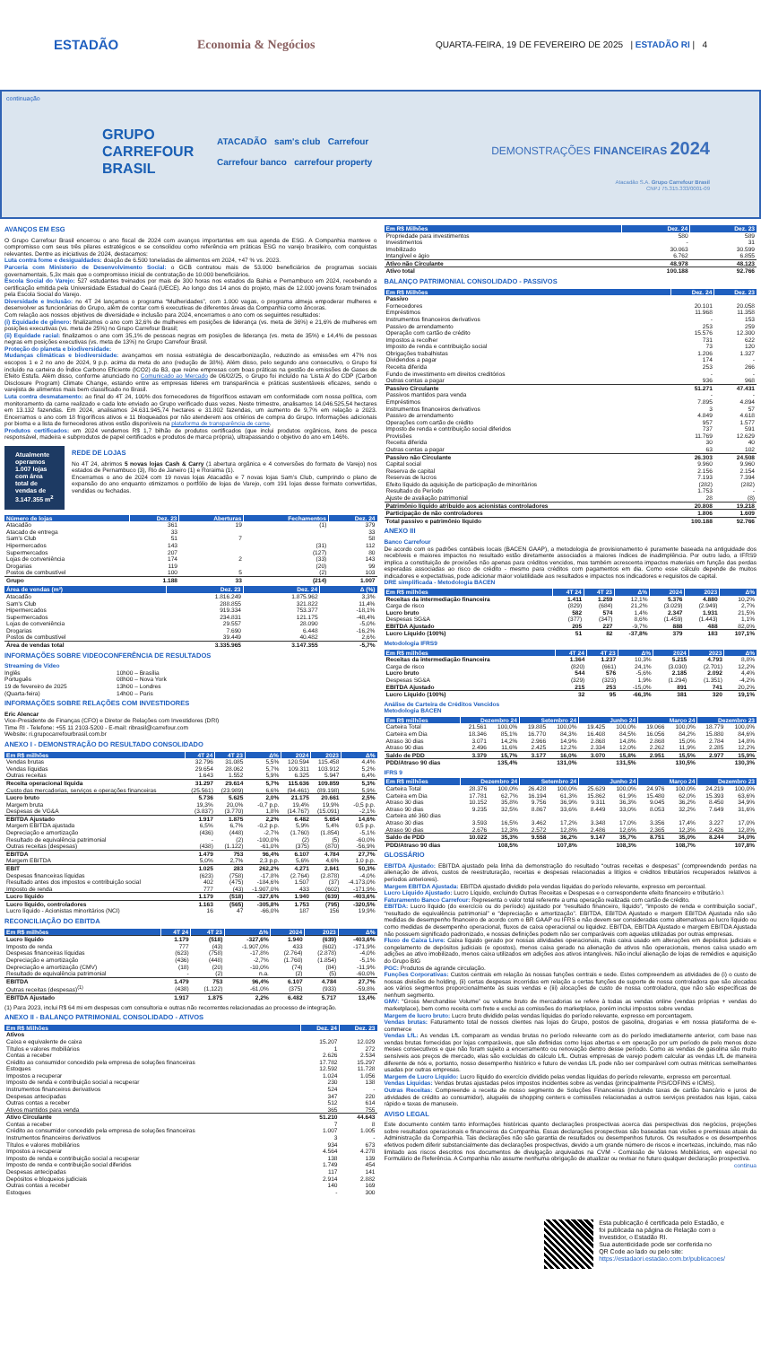ESTADÃO Economia & Negócios
QUARTA-FEIRA, 19 DE FEVEREIRO DE 2025 | ESTADÃO RI | 4
continuação
GRUPO
CARREFOUR
BRASIL
ATACADÃO sam's club Carrefour
Carrefour banco carrefour property
DEMONSTRAÇÕES FINANCEIRAS 2024
Atacadão S.A. Grupo Carrefour Brasil
CNPJ 75.315.333/0001-09
AVANÇOS EM ESG
O Grupo Carrefour Brasil encerrou o ano fiscal de 2024 com avanços importantes em sua agenda de ESG. A Companhia manteve o compromisso com seus três pilares estratégicos e se consolidou como referência em práticas ESG no varejo brasileiro, com conquistas relevantes. Dentre as iniciativas de 2024, destacamos:
Luta contra fome e desigualdades: doação de 6.500 toneladas de alimentos em 2024, +47 % vs. 2023.
Parceria com Ministerio de Desenvolvimento Social: o GCB contratou mais de 53.000 beneficiários de programas sociais governamentais, 5,3x mais que o compromisso inicial de contratação de 10.000 beneficiários.
Escola Social do Varejo: 527 estudantes treinados por mais de 300 horas nos estados da Bahia e Pernambuco em 2024, recebendo a certificação emitida pela Universidade Estadual do Ceará (UECE). Ao longo dos 14 anos do projeto, mais de 12.000 jovens foram treinados pela Escola Social do Varejo.
Diversidade e Inclusão: no 4T 24 lançamos o programa “Mulheridades”, com 1.000 vagas, o programa almeja empoderar mulheres e desenvolver as funcionárias do Grupo, além de contar com 6 executivas de diferentes áreas da Companhia como âncoras.
Com relação aos nossos objetivos de diversidade e inclusão para 2024, encerramos o ano com os seguintes resultados:
(i) Equidade de gênero: finalizamos o ano com 32,6% de mulheres em posições de liderança (vs. meta de 36%) e 21,6% de mulheres em posições executivas (vs. meta de 25%) no Grupo Carrefour Brasil;
(ii) Equidade racial: finalizamos o ano com 35,1% de pessoas negras em posições de liderança (vs. meta de 35%) e 14,4% de pessoas negras em posições executivas (vs. meta de 13%) no Grupo Carrefour Brasil.
Proteção do planeta e biodiversidade:
Mudanças climáticas e biodiversidade: avançamos em nossa estratégia de descarbonização, reduzindo as emissões em 47% nos escopos 1 e 2 no ano de 2024, 9 p.p. acima da meta do ano (redução de 38%). Além disso, pelo segundo ano consecutivo, o Grupo foi incluído na carteira do Índice Carbono Eficiente (ICO2) da B3, que reúne empresas com boas práticas na gestão de emissões de Gases de Efeito Estufa. Além disso, conforme anunciado no Comunicado ao Mercado de 06/02/25, o Grupo foi incluído na ‘Lista A’ do CDP (Carbon Disclosure Program) Climate Change, estando entre as empresas líderes em transparência e práticas sustentáveis eficazes, sendo o varejista de alimentos mais bem classificado no Brasil.
Luta contra desmatamento: ao final do 4T 24, 100% dos fornecedores de frigoríficos estavam em conformidade com nossa política, com monitoramento da carne realizado e cada lote enviado ao Grupo verificado duas vezes. Neste trimestre, analisamos 14.046.525,54 hectares em 13.132 fazendas. Em 2024, analisamos 24.631.945,74 hectares e 31.802 fazendas, um aumento de 9,7% em relação a 2023. Encerramos o ano com 18 frigoríficos ativos e 11 bloqueados por não atenderem aos critérios de compra do Grupo. Informações adicionais por bioma e a lista de fornecedores ativos estão disponíveis na plataforma de transparência de carne.
Produtos certificados: em 2024 vendemos R$ 1,7 bilhão de produtos certificados (que inclui produtos orgânicos, itens de pesca responsável, madeira e subprodutos de papel certificados e produtos de marca própria), ultrapassando o objetivo do ano em 146%.
Atualmente operamos 1.007 lojas com área total de vendas de 3.147.355 m<sup>2</sup>
REDE DE LOJAS
No 4T 24, abrimos 5 novas lojas Cash & Carry (1 abertura orgânica e 4 conversões do formato de Varejo) nos estados de Pernambuco (3), Rio de Janeiro (1) e Roraima (1).
Encerramos o ano de 2024 com 19 novas lojas Atacadão e 7 novas lojas Sam’s Club, cumprindo o plano de expansão do ano enquanto otimizamos o portfólio de lojas de Varejo, com 191 lojas desse formato convertidas, vendidas ou fechadas.
| Número de lojas | Dez. 23 | Aberturas | Fechamentos | Dez. 24 |
| --- | --- | --- | --- | --- |
| Atacadão | 361 | 19 | (1) | 379 |
| Atacado de entrega | 33 | | | 33 |
| Sam's Club | 51 | 7 | | 58 |
| Hipermercados | 143 | | (31) | 112 |
| Supermercados | 207 | | (127) | 80 |
| Lojas de conveniência | 174 | 2 | (33) | 143 |
| Drogarias | 119 | | (20) | 99 |
| Postos de combustível | 100 | 5 | (2) | 103 |
| Grupo | 1.188 | 33 | (214) | 1.007 |
| Área de vendas (m²) | Dez. 23 | Dez. 24 | Δ (%) |
| --- | --- | --- | --- |
| Atacadão | 1.816.249 | 1.875.962 | 3,3% |
| Sam's Club | 288.855 | 321.822 | 11,4% |
| Hipermercados | 919.334 | 753.377 | -18,1% |
| Supermercados | 234.831 | 121.175 | -48,4% |
| Lojas de conveniência | 29.557 | 28.090 | -5,0% |
| Drogarias | 7.690 | 6.448 | -16,2% |
| Postos de combustível | 39.449 | 40.482 | 2,6% |
| Área de vendas total | 3.335.965 | 3.147.355 | -5,7% |
INFORMAÇÕES SOBRE VIDEOCONFERÊNCIA DE RESULTADOS
Streaming de Vídeo
Inglês
Português
19 de fevereiro de 2025
(Quarta-feira)
10h00 – Brasília
08h00 – Nova York
13h00 – Londres
14h00 – Paris
INFORMAÇÕES SOBRE RELAÇÕES COM INVESTIDORES
Eric Alencar
Vice-Presidente de Finanças (CFO) e Diretor de Relações com Investidores (DRI)
Time RI - Telefone: +55 11 2103-5200 - E-mail: ribrasil@carrefour.com
Website: ri.grupocarrefourbrasil.com.br
ANEXO I - DEMONSTRAÇÃO DO RESULTADO CONSOLIDADO
| Em R$ milhões | 4T 24 | 4T 23 | Δ% | 2024 | 2023 | Δ% |
| --- | --- | --- | --- | --- | --- | --- |
| Vendas brutas | 32.796 | 31.085 | 5,5% | 120.594 | 115.458 | 4,4% |
| Vendas líquidas | 29.654 | 28.062 | 5,7% | 109.311 | 103.912 | 5,2% |
| Outras receitas | 1.643 | 1.552 | 5,9% | 6.325 | 5.947 | 6,4% |
| Receita operacional líquida | 31.297 | 29.614 | 5,7% | 115.636 | 109.859 | 5,3% |
| Custo das mercadorias, serviços e operações financeiras | (25.561) | (23.989) | 6,6% | (94.461) | (89.198) | 5,9% |
| Lucro bruto | 5.736 | 5.625 | 2,0% | 21.175 | 20.661 | 2,5% |
| Margem bruta | 19,3% | 20,0% | -0,7 p.p. | 19,4% | 19,9% | -0,5 p.p. |
| Despesas de VG&A | (3.837) | (3.770) | 1,8% | (14.767) | (15.091) | -2,1% |
| EBITDA Ajustado | 1.917 | 1.875 | 2,2% | 6.482 | 5.654 | 14,6% |
| Margem EBITDA ajustada | 6,5% | 6,7% | -0,2 p.p. | 5,9% | 5,4% | 0,5 p.p. |
| Depreciação e amortização | (436) | (448) | -2,7% | (1.760) | (1.854) | -5,1% |
| Resultado de equivalência patrimonial | - | (2) | -100,0% | (2) | (5) | -60,0% |
| Outras receitas (despesas) | (438) | (1.122) | -61,0% | (375) | (870) | -56,9% |
| EBITDA | 1.479 | 753 | 96,4% | 6.107 | 4.784 | 27,7% |
| Margem EBITDA | 5,0% | 2,7% | 2,3 p.p. | 5,6% | 4,6% | 1,0 p.p. |
| EBIT | 1.025 | 283 | 262,2% | 4.271 | 2.841 | 50,3% |
| Despesas financeiras líquidas | (623) | (758) | -17,8% | (2.764) | (2.878) | -4,0% |
| Resultado antes dos impostos e contribuição social | 402 | (475) | -184,6% | 1.507 | (37) | -4.173,0% |
| Imposto de renda | 777 | (43) | -1.907,0% | 433 | (602) | -171,9% |
| Lucro líquido | 1.179 | (518) | -327,6% | 1.940 | (639) | -403,6% |
| Lucro líquido, controladores | 1.163 | (565) | -305,8% | 1.753 | (795) | -320,5% |
| Lucro líquido - Acionistas minoritários (NCI) | 16 | 47 | -66,0% | 187 | 156 | 19,9% |
RECONCILIAÇÃO DO EBITDA
| Em R$ milhões | 4T 24 | 4T 23 | Δ% | 2024 | 2023 | Δ% |
| --- | --- | --- | --- | --- | --- | --- |
| Lucro líquido | 1.179 | (518) | -327,6% | 1.940 | (639) | -403,6% |
| Imposto de renda | 777 | (43) | -1.907,0% | 433 | (602) | -171,9% |
| Despesas financeiras líquidas | (623) | (758) | -17,8% | (2.764) | (2.878) | -4,0% |
| Depreciação e amortização | (436) | (448) | -2,7% | (1.760) | (1.854) | -5,1% |
| Depreciação e amortização (CMV) | (18) | (20) | -10,0% | (74) | (84) | -11,9% |
| Resultado de equivalência patrimonial | - | (2) | n.a. | (2) | (5) | -60,0% |
| EBITDA | 1.479 | 753 | 96,4% | 6.107 | 4.784 | 27,7% |
| Outras receitas (despesas)<sup>(1)</sup> | (438) | (1,122) | -61,0% | (375) | (933) | -59,8% |
| EBITDA Ajustado | 1.917 | 1.875 | 2,2% | 6.482 | 5.717 | 13,4% |
(1) Para 2023, inclui R$ 64 mi em despesas com consultoria e outras não recorrentes relacionadas ao processo de integração.
ANEXO II - BALANÇO PATRIMONIAL CONSOLIDADO - ATIVOS
| Em R$ Milhões | Dez. 24 | Dez. 23 |
| --- | --- | --- |
| Ativos | | |
| Caixa e equivalente de caixa | 15.207 | 12.029 |
| Títulos e valores mobiliários | 1 | 272 |
| Contas a receber | 2.626 | 2.534 |
| Crédito ao consumidor concedido pela empresa de soluções financeiras | 17.782 | 15.297 |
| Estoques | 12.592 | 11.728 |
| Impostos a recuperar | 1.024 | 1.056 |
| Imposto de renda e contribuição social a recuperar | 230 | 138 |
| Instrumentos financeiros derivativos | 524 | - |
| Despesas antecipadas | 347 | 220 |
| Outras contas a receber | 512 | 614 |
| Ativos mantidos para venda | 365 | 755 |
| Ativo Circulante | 51.210 | 44.643 |
| Contas a receber | 7 | 8 |
| Crédito ao consumidor concedido pela empresa de soluções financeiras | 1.007 | 1.005 |
| Instrumentos financeiros derivativos | 3 | - |
| Títulos e valores mobiliários | 934 | 673 |
| Impostos a recuperar | 4.564 | 4.278 |
| Imposto de renda e contribuição social a recuperar | 138 | 139 |
| Imposto de renda e contribuição social diferidos | 1.749 | 454 |
| Despesas antecipadas | 117 | 141 |
| Depósitos e bloqueios judiciais | 2.914 | 2.882 |
| Outras contas a receber | 140 | 169 |
| Estoques | - | 300 |
| Em R$ Milhões | Dez. 24 | Dez. 23 |
| --- | --- | --- |
| Propriedade para investimentos | 580 | 589 |
| Investimentos | - | 31 |
| Imobilizado | 30.063 | 30.599 |
| Intangível e ágio | 6.762 | 6.855 |
| Ativo não Circulante | 48.978 | 48.123 |
| Ativo total | 100.188 | 92.766 |
BALANÇO PATRIMONIAL CONSOLIDADO - PASSIVOS
| Em R$ Milhões | Dez. 24 | Dez. 23 |
| --- | --- | --- |
| Passivo | | |
| Fornecedores | 20.101 | 20.058 |
| Empréstimos | 11.968 | 11.358 |
| Instrumentos financeiros derivativos | - | 153 |
| Passivo de arrendamento | 253 | 259 |
| Operação com cartão de crédito | 15.576 | 12.300 |
| Impostos a recolher | 731 | 622 |
| Imposto de renda e contribuição social | 73 | 120 |
| Obrigações trabalhistas | 1.206 | 1.327 |
| Dividendos a pagar | 174 | - |
| Receita diferida | 253 | 266 |
| Fundo de investimento em direitos creditórios | - | - |
| Outras contas a pagar | 936 | 968 |
| Passivo Circulante | 51.271 | 47.431 |
| Passivos mantidos para venda | - | - |
| Empréstimos | 7.895 | 4.894 |
| Instrumentos financeiros derivativos | 3 | 57 |
| Passivo de arrendamento | 4.849 | 4.618 |
| Operações com cartão de crédito | 957 | 1.577 |
| Imposto de renda e contribuição social diferidos | 737 | 591 |
| Provisões | 11.769 | 12.629 |
| Receita diferida | 30 | 40 |
| Outras contas a pagar | 63 | 102 |
| Passivo não Circulante | 26.303 | 24.508 |
| Capital social | 9.960 | 9.960 |
| Reserva de capital | 2.156 | 2.154 |
| Reservas de lucros | 7.193 | 7.394 |
| Efeito líquido da aquisição de participação de minoritários | (282) | (282) |
| Resultado do Período | 1.753 | - |
| Ajuste de avaliação patrimonial | 28 | (8) |
| Patrimônio líquido atribuído aos acionistas controladores | 20.808 | 19.218 |
| Participação de não controladores | 1.806 | 1.609 |
| Total passivo e patrimônio líquido | 100.188 | 92.766 |
ANEXO III
Banco Carrefour
De acordo com os padrões contábeis locais (BACEN GAAP), a metodologia de provisionamento é puramente baseada na antiguidade dos recebíveis e maiores impactos no resultado estão diretamente associados a maiores índices de inadimplência. Por outro lado, a IFRS9 implica a constituição de provisões não apenas para créditos vencidos, mas também acrescenta impactos materiais em função das perdas esperadas associadas ao risco de crédito - mesmo para créditos com pagamentos em dia. Como esse cálculo depende de muitos indicadores e expectativas, pode adicionar maior volatilidade aos resultados e impactos nos indicadores e requisitos de capital.
DRE simplificada - Metodologia BACEN
| Em R$ milhões | 4T 24 | 4T 23 | Δ% | 2024 | 2023 | Δ% |
| --- | --- | --- | --- | --- | --- | --- |
| Receitas da intermediação financeira | 1.411 | 1.259 | 12,1% | 5.376 | 4.880 | 10,2% |
| Carga de risco | (829) | (684) | 21,2% | (3.029) | (2.949) | 2,7% |
| Lucro bruto | 582 | 574 | 1,4% | 2.347 | 1.931 | 21,5% |
| Despesas SG&A | (377) | (347) | 8,6% | (1.459) | (1.443) | 1,1% |
| EBITDA Ajustado | 205 | 227 | -9,7% | 888 | 488 | 82,0% |
| Lucro Líquido (100%) | 51 | 82 | -37,8% | 379 | 183 | 107,1% |
Metodologia IFRS9
| Em R$ milhões | 4T 24 | 4T 23 | Δ% | 2024 | 2023 | Δ% |
| --- | --- | --- | --- | --- | --- | --- |
| Receitas da intermediação financeira | 1.364 | 1.237 | 10,3% | 5.215 | 4.793 | 8,8% |
| Carga de risco | (820) | (661) | 24,1% | (3.030) | (2.701) | 12,2% |
| Lucro bruto | 544 | 576 | -5,6% | 2.185 | 2.092 | 4,4% |
| Despesas SG&A | (329) | (323) | 1,9% | (1.294) | (1.351) | -4,2% |
| EBITDA Ajustado | 215 | 253 | -15,0% | 891 | 741 | 20,2% |
| Lucro Líquido (100%) | 32 | 95 | -66,3% | 381 | 320 | 19,1% |
Análise de Carteira de Créditos Vencidos
Metodologia BACEN
| Em R$ milhões | Dezembro 24 | | Setembro 24 | | Junho 24 | | Março 24 | | Dezembro 23 | |
| --- | --- | --- | --- | --- | --- | --- | --- | --- | --- | --- |
| Carteira Total | 21.561 | 100,0% | 19.885 | 100,0% | 19.425 | 100,0% | 19.066 | 100,0% | 18.779 | 100,0% |
| Carteira em Dia | 18.346 | 85,1% | 16.770 | 84,3% | 16.408 | 84,5% | 16.056 | 84,2% | 15.880 | 84,6% |
| Atraso 30 dias | 3.071 | 14,2% | 2.966 | 14,9% | 2.868 | 14,8% | 2.868 | 15,0% | 2.784 | 14,8% |
| Atraso 90 dias | 2.496 | 11,6% | 2.425 | 12,2% | 2.334 | 12,0% | 2.262 | 11,9% | 2.285 | 12,2% |
| Saldo de PDD | 3.379 | 15,7% | 3.177 | 16,0% | 3.070 | 15,8% | 2.951 | 15,5% | 2.977 | 15,9% |
| PDD/Atraso 90 dias | 135,4% | | 131,0% | | 131,5% | | 130,5% | | 130,3% | |
IFRS 9
| Em R$ milhões | Dezembro 24 | | Setembro 24 | | Junho 24 | | Março 24 | | Dezembro 23 | |
| --- | --- | --- | --- | --- | --- | --- | --- | --- | --- | --- |
| Carteira Total | 28.376 | 100,0% | 26.428 | 100,0% | 25.629 | 100,0% | 24.976 | 100,0% | 24.219 | 100,0% |
| Carteira em Dia | 17.781 | 62,7% | 16.194 | 61,3% | 15.862 | 61,9% | 15.480 | 62,0% | 15.393 | 63,6% |
| Atraso 30 dias | 10.152 | 35,8% | 9.756 | 36,9% | 9.311 | 36,3% | 9.045 | 36,2% | 8.450 | 34,9% |
| Atraso 90 dias | 9.235 | 32,5% | 8.867 | 33,6% | 8.449 | 33,0% | 8.053 | 32,2% | 7.649 | 31,6% |
| Carteira até 360 dias | | | | | | | | | | |
| Atraso 30 dias | 3.593 | 16,5% | 3.462 | 17,2% | 3.348 | 17,0% | 3.356 | 17,4% | 3.227 | 17,0% |
| Atraso 90 dias | 2.676 | 12,3% | 2.572 | 12,8% | 2.486 | 12,6% | 2.365 | 12,3% | 2.426 | 12,8% |
| Saldo de PDD | 10.022 | 35,3% | 9.558 | 36,2% | 9.147 | 35,7% | 8.751 | 35,0% | 8.244 | 34,0% |
| PDD/Atraso 90 dias | 108,5% | | 107,8% | | 108,3% | | 108,7% | | 107,8% | |
GLOSSÁRIO
EBITDA Ajustado: EBITDA ajustado pela linha da demonstração do resultado “outras receitas e despesas” (compreendendo perdas na alienação de ativos, custos de reestruturação, receitas e despesas relacionadas a litígios e créditos tributários recuperados relativos a períodos anteriores).
Margem EBITDA Ajustada: EBITDA ajustado dividido pela vendas líquidas do período relevante, expresso em percentual.
Lucro Líquido Ajustado: Lucro Líquido, excluindo Outras Receitas e Despesas e o correspondente efeito financeiro e tributário.\
Faturamento Banco Carrefour: Representa o valor total referente a uma operação realizada com cartão de crédito.
EBITDA: Lucro líquido (do exercício ou do período) ajustado por “resultado financeiro, líquido”, “imposto de renda e contribuição social”, “resultado de equivalência patrimonial” e “depreciação e amortização”. EBITDA, EBITDA Ajustado e margem EBITDA Ajustada não são medidas de desempenho financeiro de acordo com o BR GAAP ou IFRS e não devem ser consideradas como alternativas ao lucro líquido ou como medidas de desempenho operacional, fluxos de caixa operacional ou liquidez. EBITDA, EBITDA Ajustado e margem EBITDA Ajustada não possuem significado padronizado, e nossas definições podem não ser comparáveis com aquelas utilizadas por outras empresas.
Fluxo de Caixa Livre: Caixa líquido gerado por nossas atividades operacionais, mais caixa usado em alterações em depósitos judiciais e congelamento de depósitos judiciais (e opostos), menos caixa gerado na alienação de ativos não operacionais, menos caixa usado em adições ao ativo imobilizado, menos caixa utilizados em adições aos ativos intangíveis. Não incluí alienação de lojas de remédios e aquisição do Grupo BIG
PGC: Produtos de agrande circulação.
Funções Corporativas: Custos centrais em relação às nossas funções centrais e sede. Estes compreendem as atividades de (i) o custo de nossas divisões de holding, (ii) certas despesas incorridas em relação a certas funções de suporte de nossa controladora que são alocadas aos vários segmentos proporcionalmente às suas vendas e (iii) alocações de custo de nossa controladora, que não são específicas de nenhum segmento.
GMV: “Gross Merchandise Volume” ou volume bruto de mercadorias se refere à todas as vendas online (vendas próprias + vendas do marketplace), bem como receita com frete e exclui as comissões do marketplace, porém inclui impostos sobre vendas
Margem de lucro bruto: Lucro bruto dividido pelas vendas líquidas do período relevante, expresso em porcentagem.
Vendas brutas: Faturamento total de nossos clientes nas lojas do Grupo, postos de gasolina, drogarias e em nossa plataforma de e-commerce
Vendas LfL: As vendas LfL comparam as vendas brutas no período relevante com as do período imediatamente anterior, com base nas vendas brutas fornecidas por lojas comparáveis, que são definidas como lojas abertas e em operação por um período de pelo menos doze meses consecutivos e que não foram sujeito a encerramento ou renovação dentro desse período. Como as vendas de gasolina são muito sensíveis aos preços de mercado, elas são excluídas do cálculo LfL. Outras empresas de varejo podem calcular as vendas LfL de maneira diferente de nós e, portanto, nosso desempenho histórico e futuro de vendas LfL pode não ser comparável com outras métricas semelhantes usadas por outras empresas.
Margem de Lucro Líquido: Lucro líquido do exercício dividido pelas vendas líquidas do período relevante, expresso em percentual.
Vendas Líquidas: Vendas brutas ajustadas pelos impostos incidentes sobre as vendas (principalmente PIS/COFINS e ICMS).
Outras Receitas: Compreende a receita de nosso segmento de Soluções Financeiras (incluindo taxas de cartão bancário e juros de atividades de crédito ao consumidor), aluguéis de shopping centers e comissões relacionadas a outros serviços prestados nas lojas, caixa rápido e taxas de manuseio.
AVISO LEGAL
Este documento contém tanto informações históricas quanto declarações prospectivas acerca das perspectivas dos negócios, projeções sobre resultados operacionais e financeiros da Companhia. Essas declarações prospectivas são baseadas nas visões e premissas atuais da Administração da Companhia. Tais declarações não são garantia de resultados ou desempenhos futuros. Os resultados e os desempenhos efetivos podem diferir substancialmente das declarações prospectivas, devido a um grande número de riscos e incertezas, incluindo, mas não limitado aos riscos descritos nos documentos de divulgação arquivados na CVM - Comissão de Valores Mobiliários, em especial no Formulário de Referência. A Companhia não assume nenhuma obrigação de atualizar ou revisar no futuro qualquer declaração prospectiva.
continua
Esta publicação é certificada pelo Estadão, e
foi publicada na página de Relação com o
Investidor, o Estadão RI.
Sua autenticidade pode ser conferida no
QR Code ao lado ou pelo site:
https://estadaori.estadao.com.br/publicacoes/